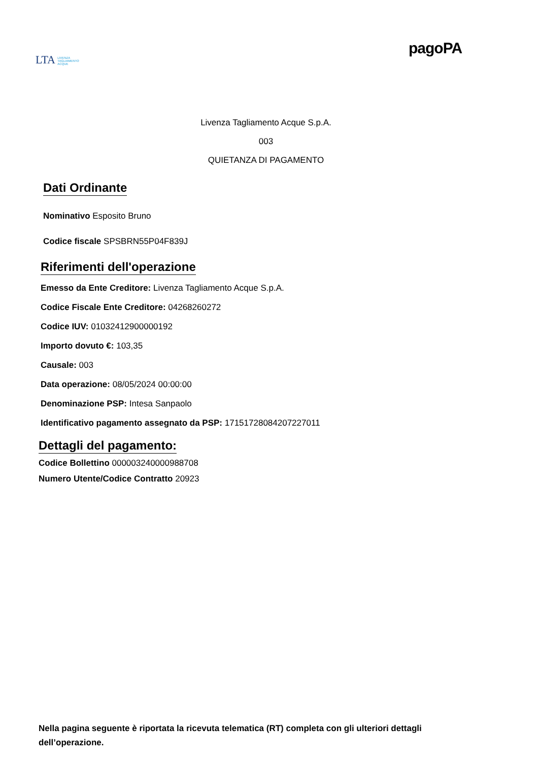LTA LIVENZA
TAGLIAMENTO
ACQUE
pagoPA
Livenza Tagliamento Acque S.p.A.
003
QUIETANZA DI PAGAMENTO
Dati Ordinante
Nominativo Esposito Bruno
Codice fiscale SPSBRN55P04F839J
Riferimenti dell'operazione
Emesso da Ente Creditore: Livenza Tagliamento Acque S.p.A.
Codice Fiscale Ente Creditore: 04268260272
Codice IUV: 01032412900000192
Importo dovuto €: 103,35
Causale: 003
Data operazione: 08/05/2024 00:00:00
Denominazione PSP: Intesa Sanpaolo
Identificativo pagamento assegnato da PSP: 17151728084207227011
Dettagli del pagamento:
Codice Bollettino 000003240000988708
Numero Utente/Codice Contratto 20923
Nella pagina seguente è riportata la ricevuta telematica (RT) completa con gli ulteriori dettagli dell’operazione.